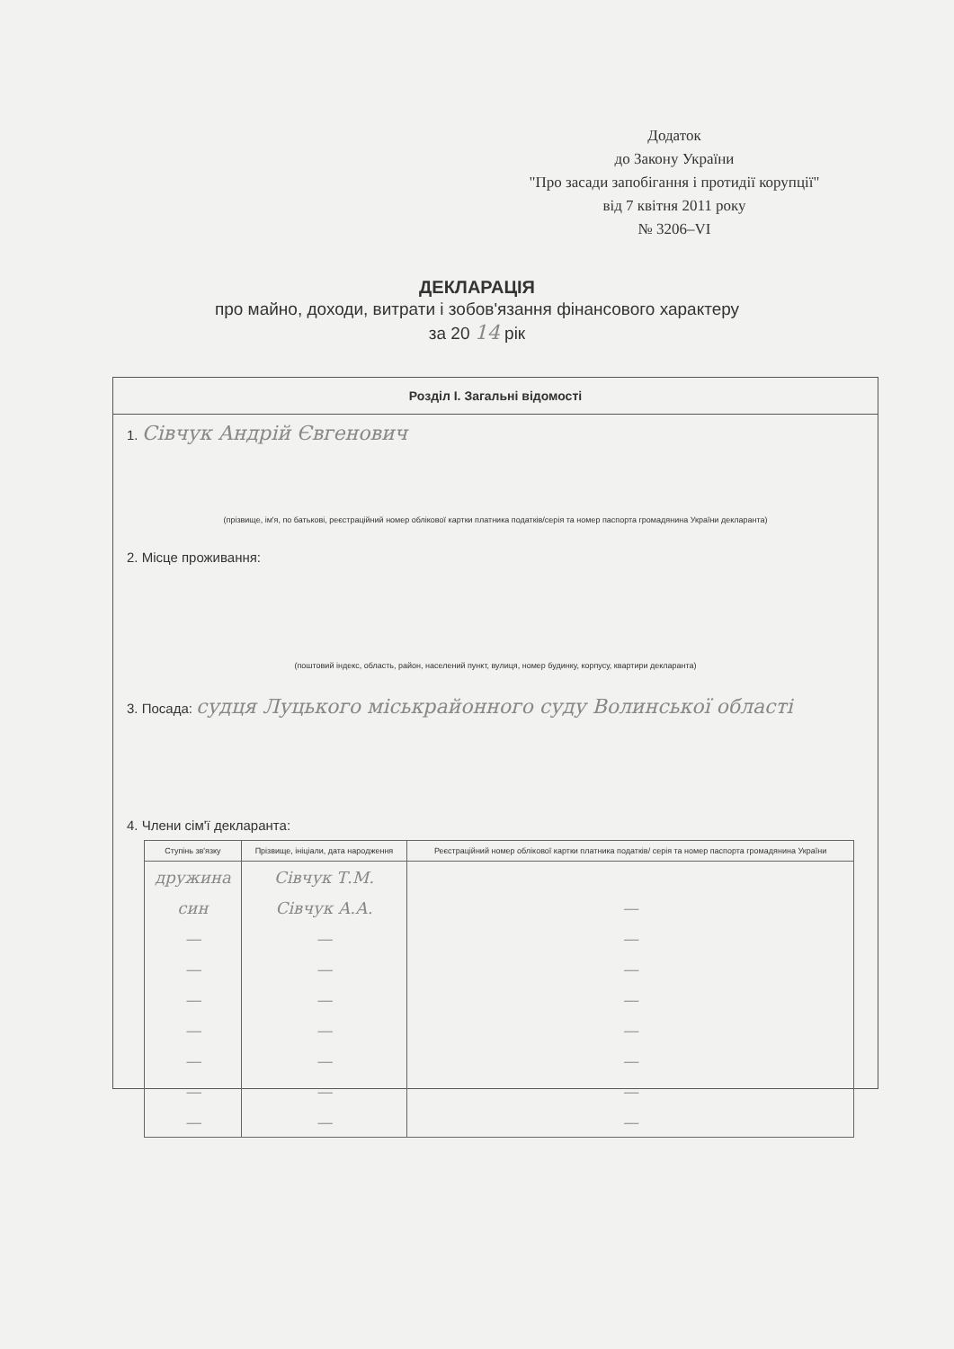Додаток
до Закону України
"Про засади запобігання і протидії корупції"
від 7 квітня 2011 року
№ 3206–VI
ДЕКЛАРАЦІЯ
про майно, доходи, витрати і зобов'язання фінансового характеру
за 20 14 рік
Розділ I. Загальні відомості
1. Сівчук Андрій Євгенович
(прізвище, ім'я, по батькові, реєстраційний номер облікової картки платника податків/серія та номер паспорта громадянина України декларанта)
2. Місце проживання:
(поштовий індекс, область, район, населений пункт, вулиця, номер будинку, корпусу, квартири декларанта)
3. Посада: судця Луцького міськрайонного суду Волинської області
4. Члени сім'ї декларанта:
| Ступінь зв'язку | Прізвище, ініціали, дата народження | Реєстраційний номер облікової картки платника податків/ серія та номер паспорта громадянина України |
| --- | --- | --- |
| дружина | Сівчук Т.М. | |
| син | Сівчук А.А. | — |
| — | — | — |
| — | — | — |
| — | — | — |
| — | — | — |
| — | — | — |
| — | — | — |
| — | — | — |